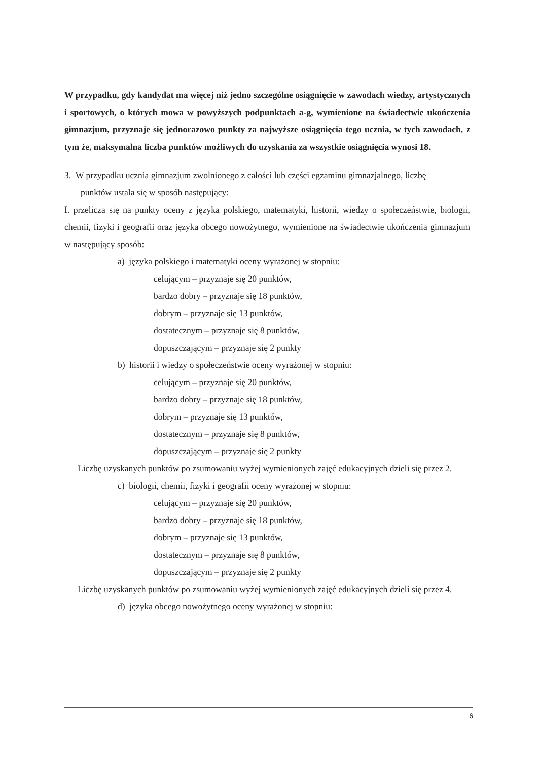W przypadku, gdy kandydat ma więcej niż jedno szczególne osiągnięcie w zawodach wiedzy, artystycznych i sportowych, o których mowa w powyższych podpunktach a-g, wymienione na świadectwie ukończenia gimnazjum, przyznaje się jednorazowo punkty za najwyższe osiągnięcia tego ucznia, w tych zawodach, z tym że, maksymalna liczba punktów możliwych do uzyskania za wszystkie osiągnięcia wynosi 18.
3. W przypadku ucznia gimnazjum zwolnionego z całości lub części egzaminu gimnazjalnego, liczbę
punktów ustala się w sposób następujący:
I. przelicza się na punkty oceny z języka polskiego, matematyki, historii, wiedzy o społeczeństwie, biologii, chemii, fizyki i geografii oraz języka obcego nowożytnego, wymienione na świadectwie ukończenia gimnazjum w następujący sposób:
a) języka polskiego i matematyki oceny wyrażonej w stopniu:
celującym – przyznaje się 20 punktów,
bardzo dobry – przyznaje się 18 punktów,
dobrym – przyznaje się 13 punktów,
dostatecznym – przyznaje się 8 punktów,
dopuszczającym – przyznaje się 2 punkty
b) historii i wiedzy o społeczeństwie oceny wyrażonej w stopniu:
celującym – przyznaje się 20 punktów,
bardzo dobry – przyznaje się 18 punktów,
dobrym – przyznaje się 13 punktów,
dostatecznym – przyznaje się 8 punktów,
dopuszczającym – przyznaje się 2 punkty
Liczbę uzyskanych punktów po zsumowaniu wyżej wymienionych zajęć edukacyjnych dzieli się przez 2.
c) biologii, chemii, fizyki i geografii oceny wyrażonej w stopniu:
celującym – przyznaje się 20 punktów,
bardzo dobry – przyznaje się 18 punktów,
dobrym – przyznaje się 13 punktów,
dostatecznym – przyznaje się 8 punktów,
dopuszczającym – przyznaje się 2 punkty
Liczbę uzyskanych punktów po zsumowaniu wyżej wymienionych zajęć edukacyjnych dzieli się przez 4.
d) języka obcego nowożytnego oceny wyrażonej w stopniu:
6